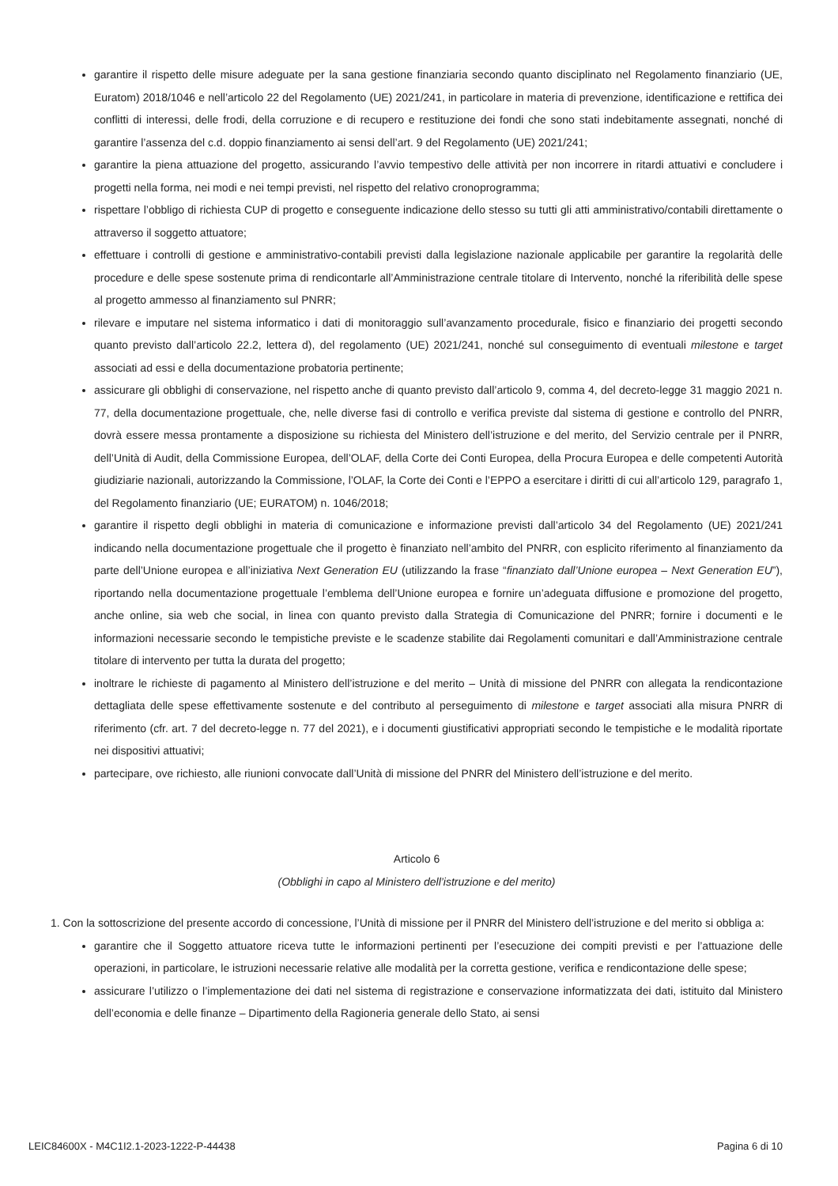garantire il rispetto delle misure adeguate per la sana gestione finanziaria secondo quanto disciplinato nel Regolamento finanziario (UE, Euratom) 2018/1046 e nell’articolo 22 del Regolamento (UE) 2021/241, in particolare in materia di prevenzione, identificazione e rettifica dei conflitti di interessi, delle frodi, della corruzione e di recupero e restituzione dei fondi che sono stati indebitamente assegnati, nonché di garantire l’assenza del c.d. doppio finanziamento ai sensi dell’art. 9 del Regolamento (UE) 2021/241;
garantire la piena attuazione del progetto, assicurando l’avvio tempestivo delle attività per non incorrere in ritardi attuativi e concludere i progetti nella forma, nei modi e nei tempi previsti, nel rispetto del relativo cronoprogramma;
rispettare l’obbligo di richiesta CUP di progetto e conseguente indicazione dello stesso su tutti gli atti amministrativo/contabili direttamente o attraverso il soggetto attuatore;
effettuare i controlli di gestione e amministrativo-contabili previsti dalla legislazione nazionale applicabile per garantire la regolarità delle procedure e delle spese sostenute prima di rendicontarle all’Amministrazione centrale titolare di Intervento, nonché la riferibilità delle spese al progetto ammesso al finanziamento sul PNRR;
rilevare e imputare nel sistema informatico i dati di monitoraggio sull’avanzamento procedurale, fisico e finanziario dei progetti secondo quanto previsto dall’articolo 22.2, lettera d), del regolamento (UE) 2021/241, nonché sul conseguimento di eventuali milestone e target associati ad essi e della documentazione probatoria pertinente;
assicurare gli obblighi di conservazione, nel rispetto anche di quanto previsto dall’articolo 9, comma 4, del decreto-legge 31 maggio 2021 n. 77, della documentazione progettuale, che, nelle diverse fasi di controllo e verifica previste dal sistema di gestione e controllo del PNRR, dovrà essere messa prontamente a disposizione su richiesta del Ministero dell’istruzione e del merito, del Servizio centrale per il PNRR, dell’Unità di Audit, della Commissione Europea, dell’OLAF, della Corte dei Conti Europea, della Procura Europea e delle competenti Autorità giudiziarie nazionali, autorizzando la Commissione, l’OLAF, la Corte dei Conti e l’EPPO a esercitare i diritti di cui all’articolo 129, paragrafo 1, del Regolamento finanziario (UE; EURATOM) n. 1046/2018;
garantire il rispetto degli obblighi in materia di comunicazione e informazione previsti dall’articolo 34 del Regolamento (UE) 2021/241 indicando nella documentazione progettuale che il progetto è finanziato nell’ambito del PNRR, con esplicito riferimento al finanziamento da parte dell’Unione europea e all’iniziativa Next Generation EU (utilizzando la frase “finanziato dall’Unione europea – Next Generation EU”), riportando nella documentazione progettuale l’emblema dell’Unione europea e fornire un’adeguata diffusione e promozione del progetto, anche online, sia web che social, in linea con quanto previsto dalla Strategia di Comunicazione del PNRR; fornire i documenti e le informazioni necessarie secondo le tempistiche previste e le scadenze stabilite dai Regolamenti comunitari e dall’Amministrazione centrale titolare di intervento per tutta la durata del progetto;
inoltrare le richieste di pagamento al Ministero dell’istruzione e del merito – Unità di missione del PNRR con allegata la rendicontazione dettagliata delle spese effettivamente sostenute e del contributo al perseguimento di milestone e target associati alla misura PNRR di riferimento (cfr. art. 7 del decreto-legge n. 77 del 2021), e i documenti giustificativi appropriati secondo le tempistiche e le modalità riportate nei dispositivi attuativi;
partecipare, ove richiesto, alle riunioni convocate dall’Unità di missione del PNRR del Ministero dell’istruzione e del merito.
Articolo 6
(Obblighi in capo al Ministero dell’istruzione e del merito)
1. Con la sottoscrizione del presente accordo di concessione, l’Unità di missione per il PNRR del Ministero dell’istruzione e del merito si obbliga a:
garantire che il Soggetto attuatore riceva tutte le informazioni pertinenti per l’esecuzione dei compiti previsti e per l’attuazione delle operazioni, in particolare, le istruzioni necessarie relative alle modalità per la corretta gestione, verifica e rendicontazione delle spese;
assicurare l’utilizzo o l’implementazione dei dati nel sistema di registrazione e conservazione informatizzata dei dati, istituito dal Ministero dell’economia e delle finanze – Dipartimento della Ragioneria generale dello Stato, ai sensi
LEIC84600X - M4C1I2.1-2023-1222-P-44438 Pagina 6 di 10